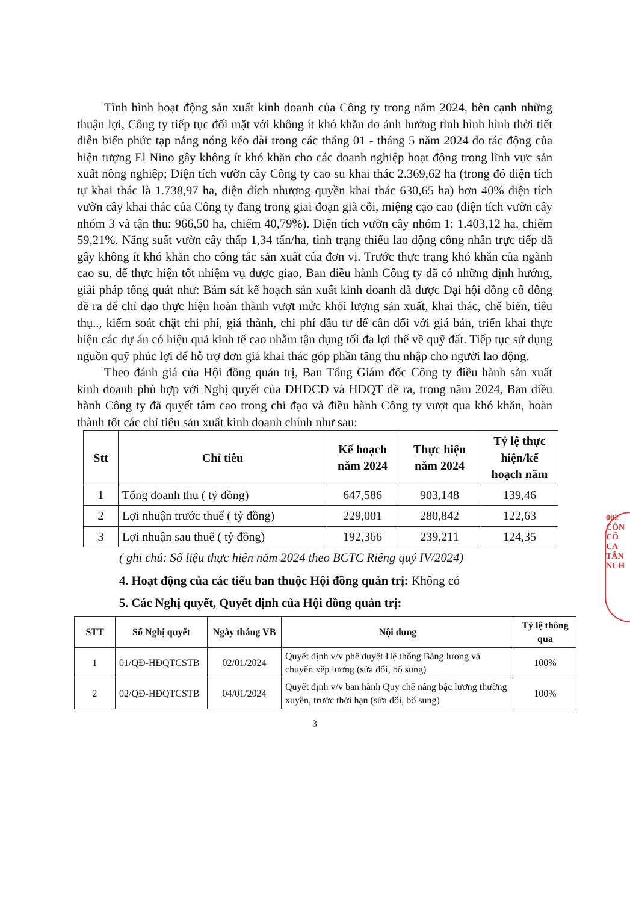002 CÔN CỔ CA TÂN NCH
Tình hình hoạt động sản xuất kinh doanh của Công ty trong năm 2024, bên cạnh những thuận lợi, Công ty tiếp tục đối mặt với không ít khó khăn do ảnh hưởng tình hình hình thời tiết diễn biến phức tạp nắng nóng kéo dài trong các tháng 01 - tháng 5 năm 2024 do tác động của hiện tượng El Nino gây không ít khó khăn cho các doanh nghiệp hoạt động trong lĩnh vực sản xuất nông nghiệp; Diện tích vườn cây Công ty cao su khai thác 2.369,62 ha (trong đó diện tích tự khai thác là 1.738,97 ha, diện dích nhượng quyền khai thác 630,65 ha) hơn 40% diện tích vườn cây khai thác của Công ty đang trong giai đoạn già cỗi, miệng cạo cao (diện tích vườn cây nhóm 3 và tận thu: 966,50 ha, chiếm 40,79%). Diện tích vườn cây nhóm 1: 1.403,12 ha, chiếm 59,21%. Năng suất vườn cây thấp 1,34 tấn/ha, tình trạng thiếu lao động công nhân trực tiếp đã gây không ít khó khăn cho công tác sản xuất của đơn vị. Trước thực trạng khó khăn của ngành cao su, để thực hiện tốt nhiệm vụ được giao, Ban điều hành Công ty đã có những định hướng, giải pháp tổng quát như: Bám sát kế hoạch sản xuất kinh doanh đã được Đại hội đồng cổ đông đề ra để chỉ đạo thực hiện hoàn thành vượt mức khối lượng sản xuất, khai thác, chế biến, tiêu thụ.., kiểm soát chặt chi phí, giá thành, chi phí đầu tư để cân đối với giá bán, triển khai thực hiện các dự án có hiệu quả kinh tế cao nhằm tận dụng tối đa lợi thế về quỹ đất. Tiếp tục sử dụng nguồn quỹ phúc lợi để hỗ trợ đơn giá khai thác góp phần tăng thu nhập cho người lao động.
Theo đánh giá của Hội đồng quản trị, Ban Tổng Giám đốc Công ty điều hành sản xuất kinh doanh phù hợp với Nghị quyết của ĐHĐCĐ và HĐQT đề ra, trong năm 2024, Ban điều hành Công ty đã quyết tâm cao trong chỉ đạo và điều hành Công ty vượt qua khó khăn, hoàn thành tốt các chỉ tiêu sản xuất kinh doanh chính như sau:
| Stt | Chỉ tiêu | Kế hoạch năm 2024 | Thực hiện năm 2024 | Tỷ lệ thực hiện/kế hoạch năm |
| --- | --- | --- | --- | --- |
| 1 | Tổng doanh thu ( tỷ đồng) | 647,586 | 903,148 | 139,46 |
| 2 | Lợi nhuận trước thuế ( tỷ đồng) | 229,001 | 280,842 | 122,63 |
| 3 | Lợi nhuận sau thuế ( tỷ đồng) | 192,366 | 239,211 | 124,35 |
( ghi chú: Số liệu thực hiện năm 2024 theo BCTC Riêng quý IV/2024)
4. Hoạt động của các tiểu ban thuộc Hội đồng quản trị: Không có
5. Các Nghị quyết, Quyết định của Hội đồng quản trị:
| STT | Số Nghị quyết | Ngày tháng VB | Nội dung | Tỷ lệ thông qua |
| --- | --- | --- | --- | --- |
| 1 | 01/QĐ-HĐQTCSTB | 02/01/2024 | Quyết định v/v phê duyệt Hệ thống Bảng lương và chuyển xếp lương (sửa đổi, bổ sung) | 100% |
| 2 | 02/QĐ-HĐQTCSTB | 04/01/2024 | Quyết định v/v ban hành Quy chế nâng bậc lương thường xuyên, trước thời hạn (sửa đổi, bổ sung) | 100% |
3